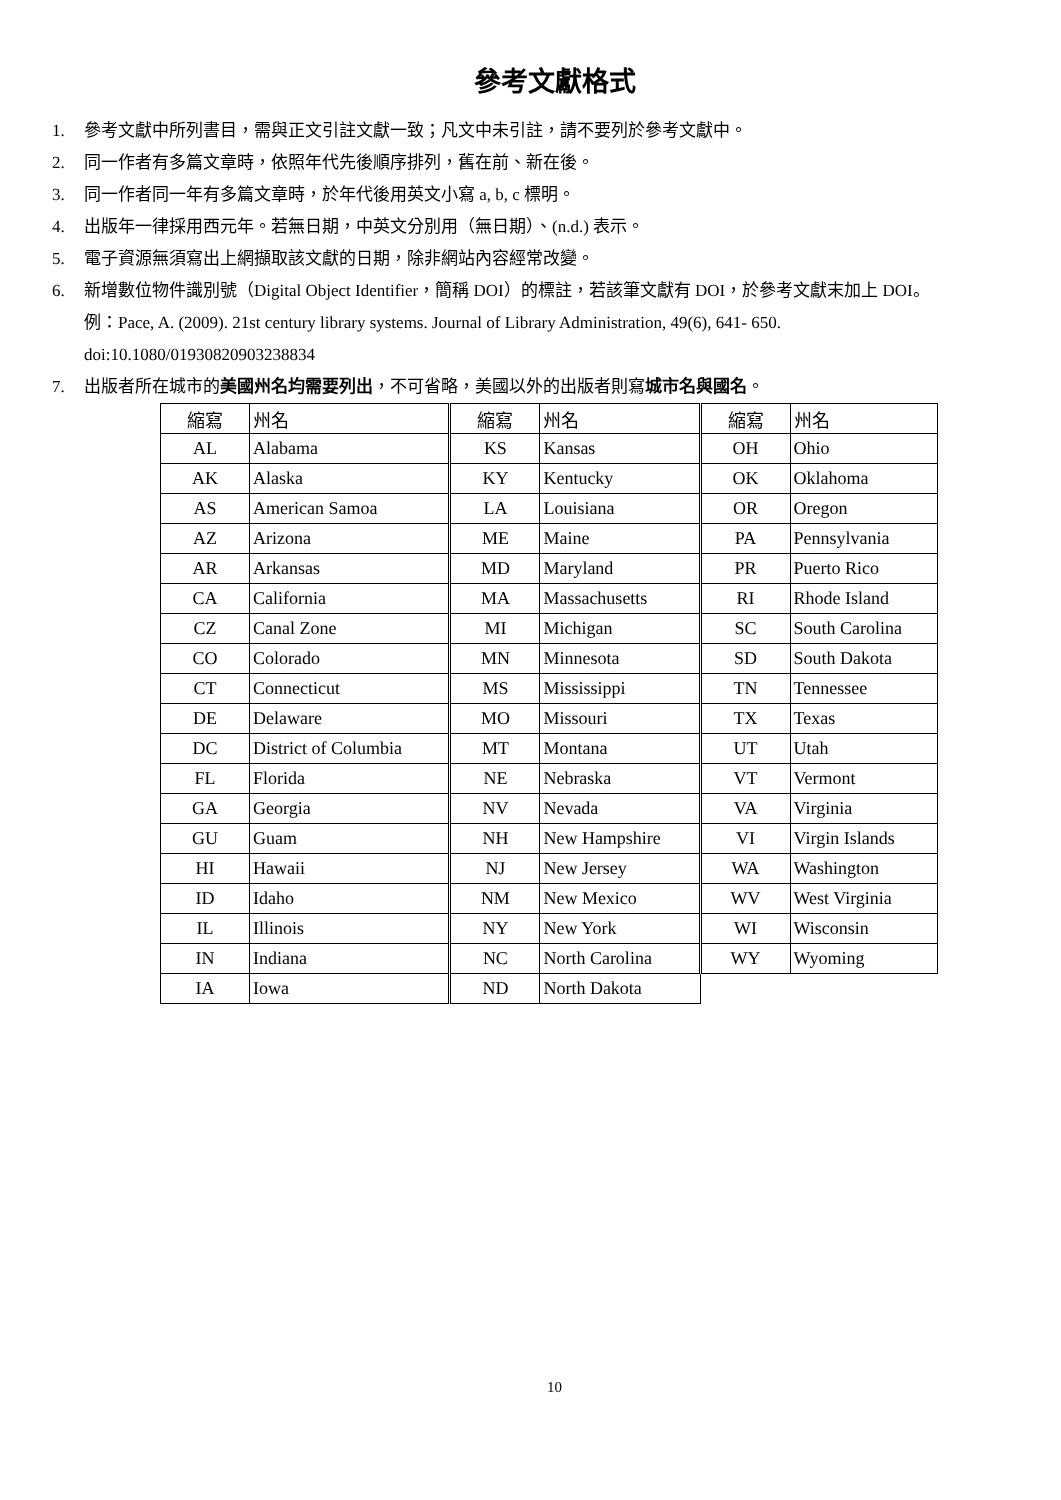參考文獻格式
1. 參考文獻中所列書目，需與正文引註文獻一致；凡文中未引註，請不要列於參考文獻中。
2. 同一作者有多篇文章時，依照年代先後順序排列，舊在前、新在後。
3. 同一作者同一年有多篇文章時，於年代後用英文小寫 a, b, c 標明。
4. 出版年一律採用西元年。若無日期，中英文分別用（無日期）、(n.d.) 表示。
5. 電子資源無須寫出上網擷取該文獻的日期，除非網站內容經常改變。
6. 新增數位物件識別號（Digital Object Identifier，簡稱 DOI）的標註，若該筆文獻有 DOI，於參考文獻末加上 DOI。
例：Pace, A. (2009). 21st century library systems. Journal of Library Administration, 49(6), 641- 650.
doi:10.1080/01930820903238834
7. 出版者所在城市的美國州名均需要列出，不可省略，美國以外的出版者則寫城市名與國名。
| 縮寫 | 州名 | 縮寫 | 州名 | 縮寫 | 州名 |
| AL | Alabama | KS | Kansas | OH | Ohio |
| AK | Alaska | KY | Kentucky | OK | Oklahoma |
| AS | American Samoa | LA | Louisiana | OR | Oregon |
| AZ | Arizona | ME | Maine | PA | Pennsylvania |
| AR | Arkansas | MD | Maryland | PR | Puerto Rico |
| CA | California | MA | Massachusetts | RI | Rhode Island |
| CZ | Canal Zone | MI | Michigan | SC | South Carolina |
| CO | Colorado | MN | Minnesota | SD | South Dakota |
| CT | Connecticut | MS | Mississippi | TN | Tennessee |
| DE | Delaware | MO | Missouri | TX | Texas |
| DC | District of Columbia | MT | Montana | UT | Utah |
| FL | Florida | NE | Nebraska | VT | Vermont |
| GA | Georgia | NV | Nevada | VA | Virginia |
| GU | Guam | NH | New Hampshire | VI | Virgin Islands |
| HI | Hawaii | NJ | New Jersey | WA | Washington |
| ID | Idaho | NM | New Mexico | WV | West Virginia |
| IL | Illinois | NY | New York | WI | Wisconsin |
| IN | Indiana | NC | North Carolina | WY | Wyoming |
| IA | Iowa | ND | North Dakota | | |
10